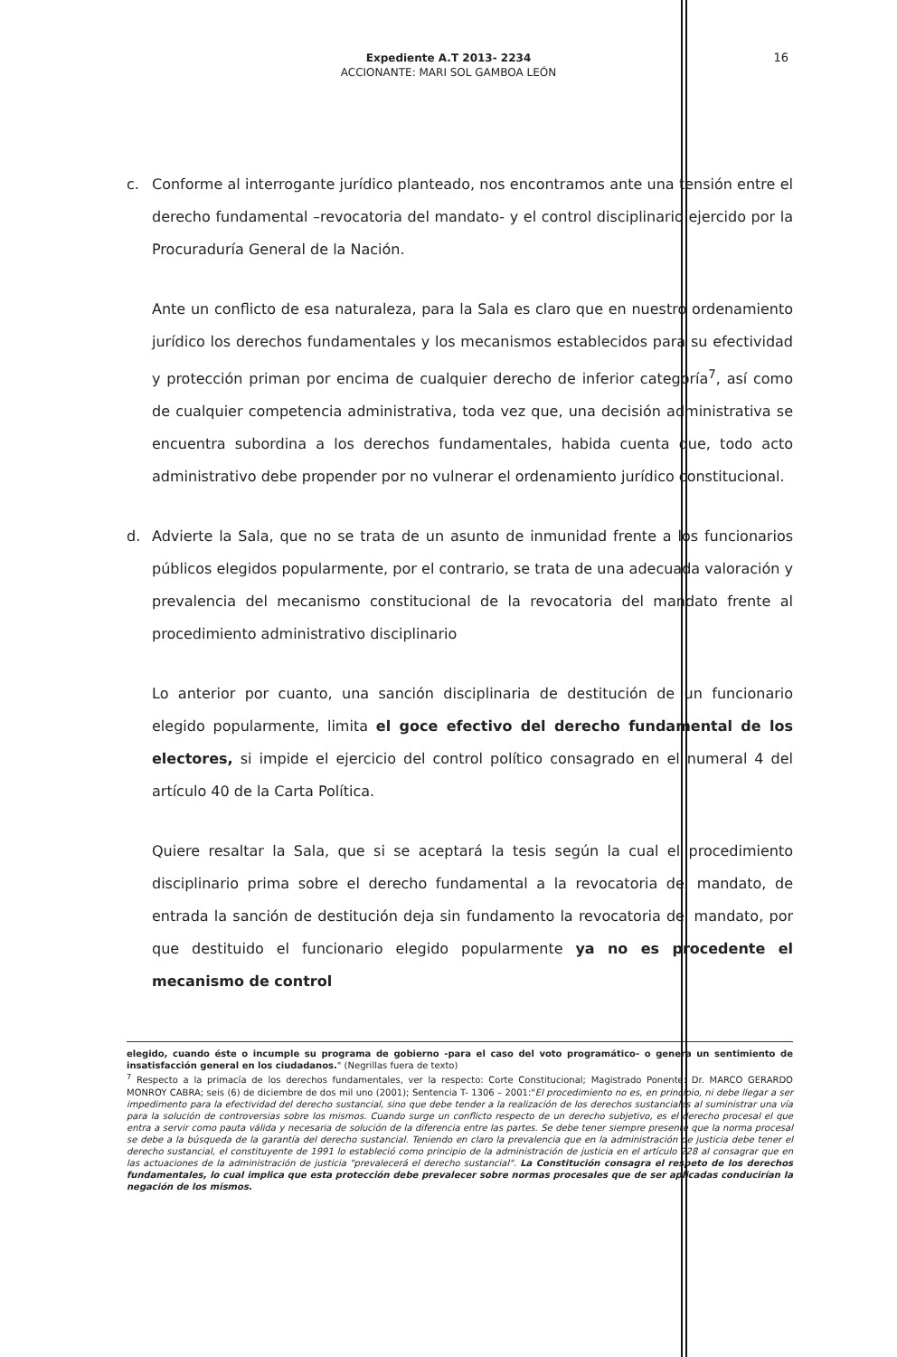Expediente A.T 2013- 2234
ACCIONANTE: MARI SOL GAMBOA LEÓN
16
c. Conforme al interrogante jurídico planteado, nos encontramos ante una tensión entre el derecho fundamental –revocatoria del mandato- y el control disciplinario ejercido por la Procuraduría General de la Nación.
Ante un conflicto de esa naturaleza, para la Sala es claro que en nuestro ordenamiento jurídico los derechos fundamentales y los mecanismos establecidos para su efectividad y protección priman por encima de cualquier derecho de inferior categoría<sup>7</sup>, así como de cualquier competencia administrativa, toda vez que, una decisión administrativa se encuentra subordina a los derechos fundamentales, habida cuenta que, todo acto administrativo debe propender por no vulnerar el ordenamiento jurídico constitucional.
d. Advierte la Sala, que no se trata de un asunto de inmunidad frente a los funcionarios públicos elegidos popularmente, por el contrario, se trata de una adecuada valoración y prevalencia del mecanismo constitucional de la revocatoria del mandato frente al procedimiento administrativo disciplinario
Lo anterior por cuanto, una sanción disciplinaria de destitución de un funcionario elegido popularmente, limita el goce efectivo del derecho fundamental de los electores, si impide el ejercicio del control político consagrado en el numeral 4 del artículo 40 de la Carta Política.
Quiere resaltar la Sala, que si se aceptará la tesis según la cual el procedimiento disciplinario prima sobre el derecho fundamental a la revocatoria del mandato, de entrada la sanción de destitución deja sin fundamento la revocatoria del mandato, por que destituido el funcionario elegido popularmente ya no es procedente el mecanismo de control
elegido, cuando éste o incumple su programa de gobierno -para el caso del voto programático- o genera un sentimiento de insatisfacción general en los ciudadanos." (Negrillas fuera de texto)
<sup>7</sup> Respecto a la primacía de los derechos fundamentales, ver la respecto: Corte Constitucional; Magistrado Ponente: Dr. MARCO GERARDO MONROY CABRA; seis (6) de diciembre de dos mil uno (2001); Sentencia T- 1306 – 2001:"El procedimiento no es, en principio, ni debe llegar a ser impedimento para la efectividad del derecho sustancial, sino que debe tender a la realización de los derechos sustanciales al suministrar una vía para la solución de controversias sobre los mismos. Cuando surge un conflicto respecto de un derecho subjetivo, es el derecho procesal el que entra a servir como pauta válida y necesaria de solución de la diferencia entre las partes. Se debe tener siempre presente que la norma procesal se debe a la búsqueda de la garantía del derecho sustancial. Teniendo en claro la prevalencia que en la administración de justicia debe tener el derecho sustancial, el constituyente de 1991 lo estableció como principio de la administración de justicia en el artículo 228 al consagrar que en las actuaciones de la administración de justicia "prevalecerá el derecho sustancial". La Constitución consagra el respeto de los derechos fundamentales, lo cual implica que esta protección debe prevalecer sobre normas procesales que de ser aplicadas conducirían la negación de los mismos.